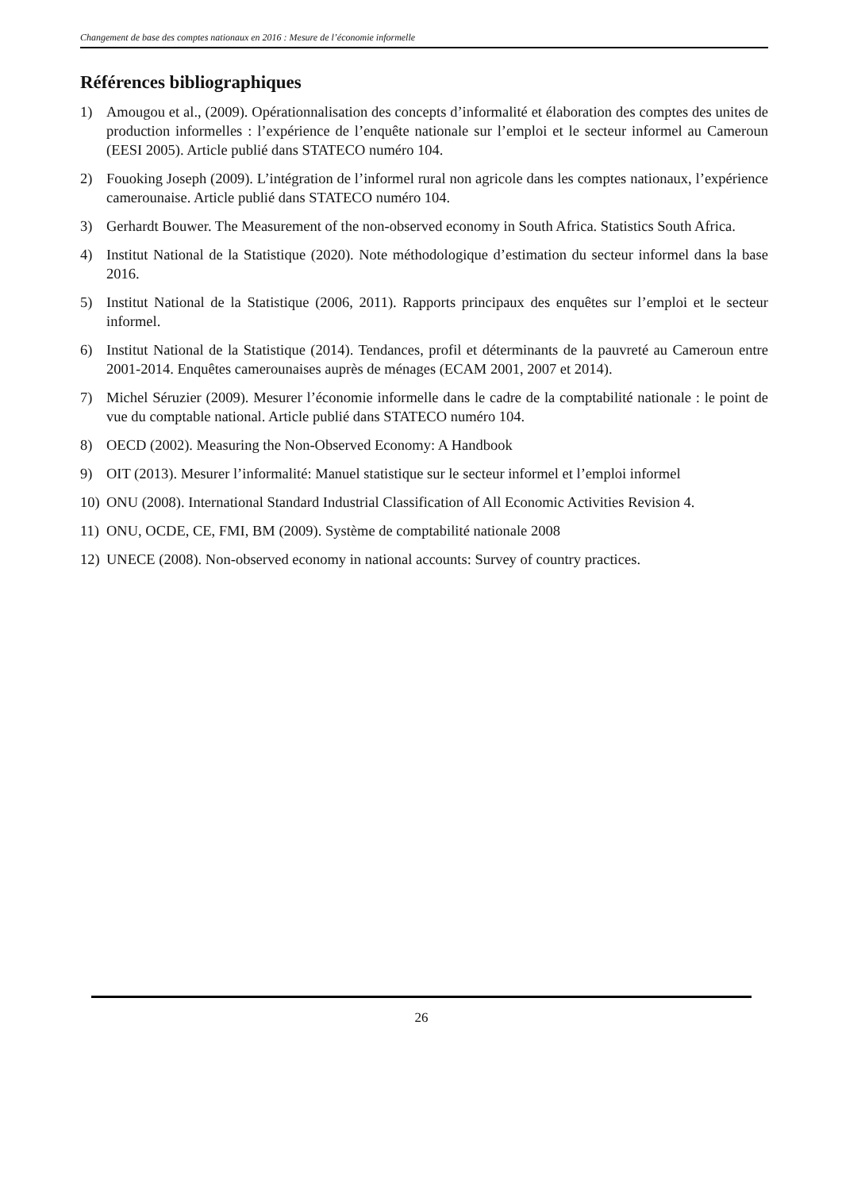Changement de base des comptes nationaux en 2016 : Mesure de l’économie informelle
Références bibliographiques
1) Amougou et al., (2009). Opérationnalisation des concepts d’informalité et élaboration des comptes des unites de production informelles : l’expérience de l’enquête nationale sur l’emploi et le secteur informel au Cameroun (EESI 2005). Article publié dans STATECO numéro 104.
2) Fouoking Joseph (2009). L’intégration de l’informel rural non agricole dans les comptes nationaux, l’expérience camerounaise. Article publié dans STATECO numéro 104.
3) Gerhardt Bouwer. The Measurement of the non-observed economy in South Africa. Statistics South Africa.
4) Institut National de la Statistique (2020). Note méthodologique d’estimation du secteur informel dans la base 2016.
5) Institut National de la Statistique (2006, 2011). Rapports principaux des enquêtes sur l’emploi et le secteur informel.
6) Institut National de la Statistique (2014). Tendances, profil et déterminants de la pauvreté au Cameroun entre 2001-2014. Enquêtes camerounaises auprès de ménages (ECAM 2001, 2007 et 2014).
7) Michel Séruzier (2009). Mesurer l’économie informelle dans le cadre de la comptabilité nationale : le point de vue du comptable national. Article publié dans STATECO numéro 104.
8) OECD (2002). Measuring the Non-Observed Economy: A Handbook
9) OIT (2013). Mesurer l’informalité: Manuel statistique sur le secteur informel et l’emploi informel
10) ONU (2008). International Standard Industrial Classification of All Economic Activities Revision 4.
11) ONU, OCDE, CE, FMI, BM (2009). Système de comptabilité nationale 2008
12) UNECE (2008). Non-observed economy in national accounts: Survey of country practices.
26